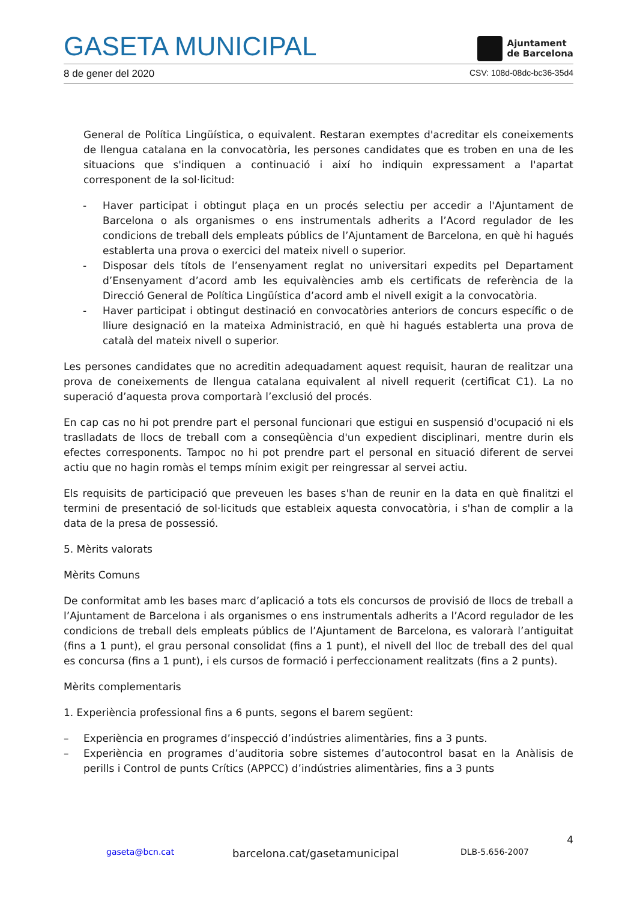GASETA MUNICIPAL
Ajuntament
de Barcelona
8 de gener del 2020 CSV: 108d-08dc-bc36-35d4
General de Política Lingüística, o equivalent. Restaran exemptes d'acreditar els coneixements de llengua catalana en la convocatòria, les persones candidates que es troben en una de les situacions que s'indiquen a continuació i així ho indiquin expressament a l'apartat corresponent de la sol·licitud:
- Haver participat i obtingut plaça en un procés selectiu per accedir a l'Ajuntament de Barcelona o als organismes o ens instrumentals adherits a l’Acord regulador de les condicions de treball dels empleats públics de l’Ajuntament de Barcelona, en què hi hagués establerta una prova o exercici del mateix nivell o superior.
- Disposar dels títols de l’ensenyament reglat no universitari expedits pel Departament d’Ensenyament d’acord amb les equivalències amb els certificats de referència de la Direcció General de Política Lingüística d’acord amb el nivell exigit a la convocatòria.
- Haver participat i obtingut destinació en convocatòries anteriors de concurs específic o de lliure designació en la mateixa Administració, en què hi hagués establerta una prova de català del mateix nivell o superior.
Les persones candidates que no acreditin adequadament aquest requisit, hauran de realitzar una prova de coneixements de llengua catalana equivalent al nivell requerit (certificat C1). La no superació d’aquesta prova comportarà l’exclusió del procés.
En cap cas no hi pot prendre part el personal funcionari que estigui en suspensió d'ocupació ni els traslladats de llocs de treball com a conseqüència d'un expedient disciplinari, mentre durin els efectes corresponents. Tampoc no hi pot prendre part el personal en situació diferent de servei actiu que no hagin romàs el temps mínim exigit per reingressar al servei actiu.
Els requisits de participació que preveuen les bases s'han de reunir en la data en què finalitzi el termini de presentació de sol·licituds que estableix aquesta convocatòria, i s'han de complir a la data de la presa de possessió.
5. Mèrits valorats
Mèrits Comuns
De conformitat amb les bases marc d’aplicació a tots els concursos de provisió de llocs de treball a l’Ajuntament de Barcelona i als organismes o ens instrumentals adherits a l’Acord regulador de les condicions de treball dels empleats públics de l’Ajuntament de Barcelona, es valorarà l’antiguitat (fins a 1 punt), el grau personal consolidat (fins a 1 punt), el nivell del lloc de treball des del qual es concursa (fins a 1 punt), i els cursos de formació i perfeccionament realitzats (fins a 2 punts).
Mèrits complementaris
1. Experiència professional fins a 6 punts, segons el barem següent:
– Experiència en programes d’inspecció d’indústries alimentàries, fins a 3 punts.
– Experiència en programes d’auditoria sobre sistemes d’autocontrol basat en la Anàlisis de perills i Control de punts Crítics (APPCC) d’indústries alimentàries, fins a 3 punts
4
gaseta@bcn.cat barcelona.cat/gasetamunicipal DLB-5.656-2007